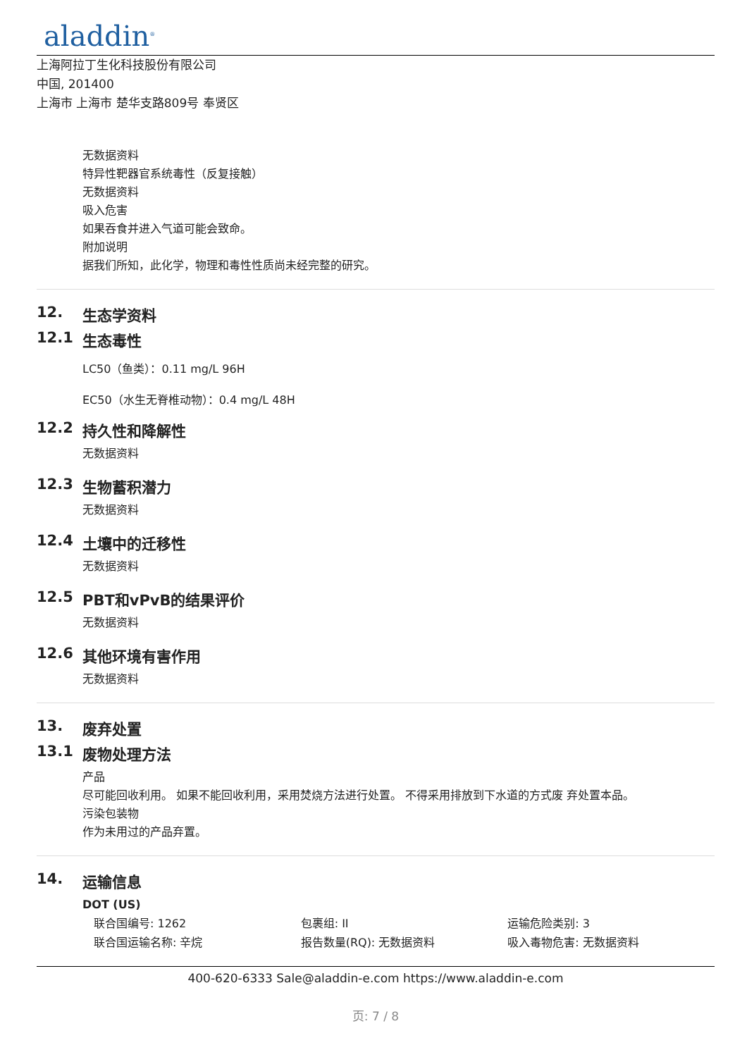aladdin<sup>®</sup>
上海阿拉丁生化科技股份有限公司
中国, 201400
上海市 上海市 楚华支路809号 奉贤区
无数据资料
特异性靶器官系统毒性（反复接触）
无数据资料
吸入危害
如果吞食并进入气道可能会致命。
附加说明
据我们所知，此化学，物理和毒性性质尚未经完整的研究。
12. 生态学资料
12.1 生态毒性
LC50（鱼类）：0.11 mg/L 96H
EC50（水生无脊椎动物）：0.4 mg/L 48H
12.2 持久性和降解性
无数据资料
12.3 生物蓄积潜力
无数据资料
12.4 土壤中的迁移性
无数据资料
12.5 PBT和vPvB的结果评价
无数据资料
12.6 其他环境有害作用
无数据资料
13. 废弃处置
13.1 废物处理方法
产品
尽可能回收利用。 如果不能回收利用，采用焚烧方法进行处置。 不得采用排放到下水道的方式废 弃处置本品。
污染包装物
作为未用过的产品弃置。
14. 运输信息
DOT (US)
联合国编号: 1262 包裹组: II 运输危险类别: 3
联合国运输名称: 辛烷 报告数量(RQ): 无数据资料 吸入毒物危害: 无数据资料
400-620-6333 Sale@aladdin-e.com https://www.aladdin-e.com
页: 7 / 8